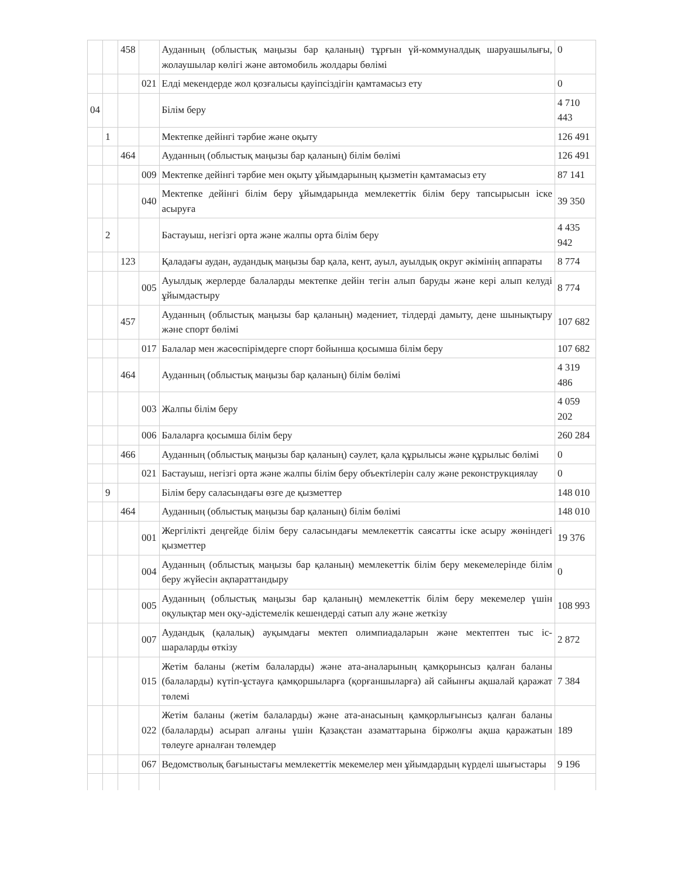| | | 458 | | Ауданның (облыстық маңызы бар қаланың) тұрғын үй-коммуналдық шаруашылығы, жолаушылар көлігі және автомобиль жолдары бөлімі | 0 |
| | | | 021 | Елді мекендерде жол қозғалысы қауіпсіздігін қамтамасыз ету | 0 |
| 04 | | | | Білім беру | 4 710 443 |
| | 1 | | | Мектепке дейінгі тәрбие және оқыту | 126 491 |
| | | 464 | | Ауданның (облыстық маңызы бар қаланың) білім бөлімі | 126 491 |
| | | | 009 | Мектепке дейінгі тәрбие мен оқыту ұйымдарының қызметін қамтамасыз ету | 87 141 |
| | | | 040 | Мектепке дейінгі білім беру ұйымдарында мемлекеттік білім беру тапсырысын іске асыруға | 39 350 |
| | 2 | | | Бастауыш, негізгі орта және жалпы орта білім беру | 4 435 942 |
| | | 123 | | Қаладағы аудан, аудандық маңызы бар қала, кент, ауыл, ауылдық округ әкімінің аппараты | 8 774 |
| | | | 005 | Ауылдық жерлерде балаларды мектепке дейін тегін алып баруды және кері алып келуді ұйымдастыру | 8 774 |
| | | 457 | | Ауданның (облыстық маңызы бар қаланың) мәдениет, тілдерді дамыту, дене шынықтыру және спорт бөлімі | 107 682 |
| | | | 017 | Балалар мен жасөспірімдерге спорт бойынша қосымша білім беру | 107 682 |
| | | 464 | | Ауданның (облыстық маңызы бар қаланың) білім бөлімі | 4 319 486 |
| | | | 003 | Жалпы білім беру | 4 059 202 |
| | | | 006 | Балаларға қосымша білім беру | 260 284 |
| | | 466 | | Ауданның (облыстық маңызы бар қаланың) сәулет, қала құрылысы және құрылыс бөлімі | 0 |
| | | | 021 | Бастауыш, негізгі орта және жалпы білім беру объектілерін салу және реконструкциялау | 0 |
| | 9 | | | Білім беру саласындағы өзге де қызметтер | 148 010 |
| | | 464 | | Ауданның (облыстық маңызы бар қаланың) білім бөлімі | 148 010 |
| | | | 001 | Жергілікті деңгейде білім беру саласындағы мемлекеттік саясатты іске асыру жөніндегі қызметтер | 19 376 |
| | | | 004 | Ауданның (облыстық маңызы бар қаланың) мемлекеттік білім беру мекемелерінде білім беру жүйесін ақпараттандыру | 0 |
| | | | 005 | Ауданның (облыстық маңызы бар қаланың) мемлекеттік білім беру мекемелер үшін оқулықтар мен оқу-әдістемелік кешендерді сатып алу және жеткізу | 108 993 |
| | | | 007 | Аудандық (қалалық) ауқымдағы мектеп олимпиадаларын және мектептен тыс іс-шараларды өткізу | 2 872 |
| | | | 015 | Жетім баланы (жетім балаларды) және ата-аналарының қамқорынсыз қалған баланы (балаларды) күтіп-ұстауға қамқоршыларға (қорғаншыларға) ай сайынғы ақшалай қаражат төлемі | 7 384 |
| | | | 022 | Жетім баланы (жетім балаларды) және ата-анасының қамқорлығынсыз қалған баланы (балаларды) асырап алғаны үшін Қазақстан азаматтарына біржолғы ақша қаражатын төлеуге арналған төлемдер | 189 |
| | | | 067 | Ведомстволық бағыныстағы мемлекеттік мекемелер мен ұйымдардың күрделі шығыстары | 9 196 |